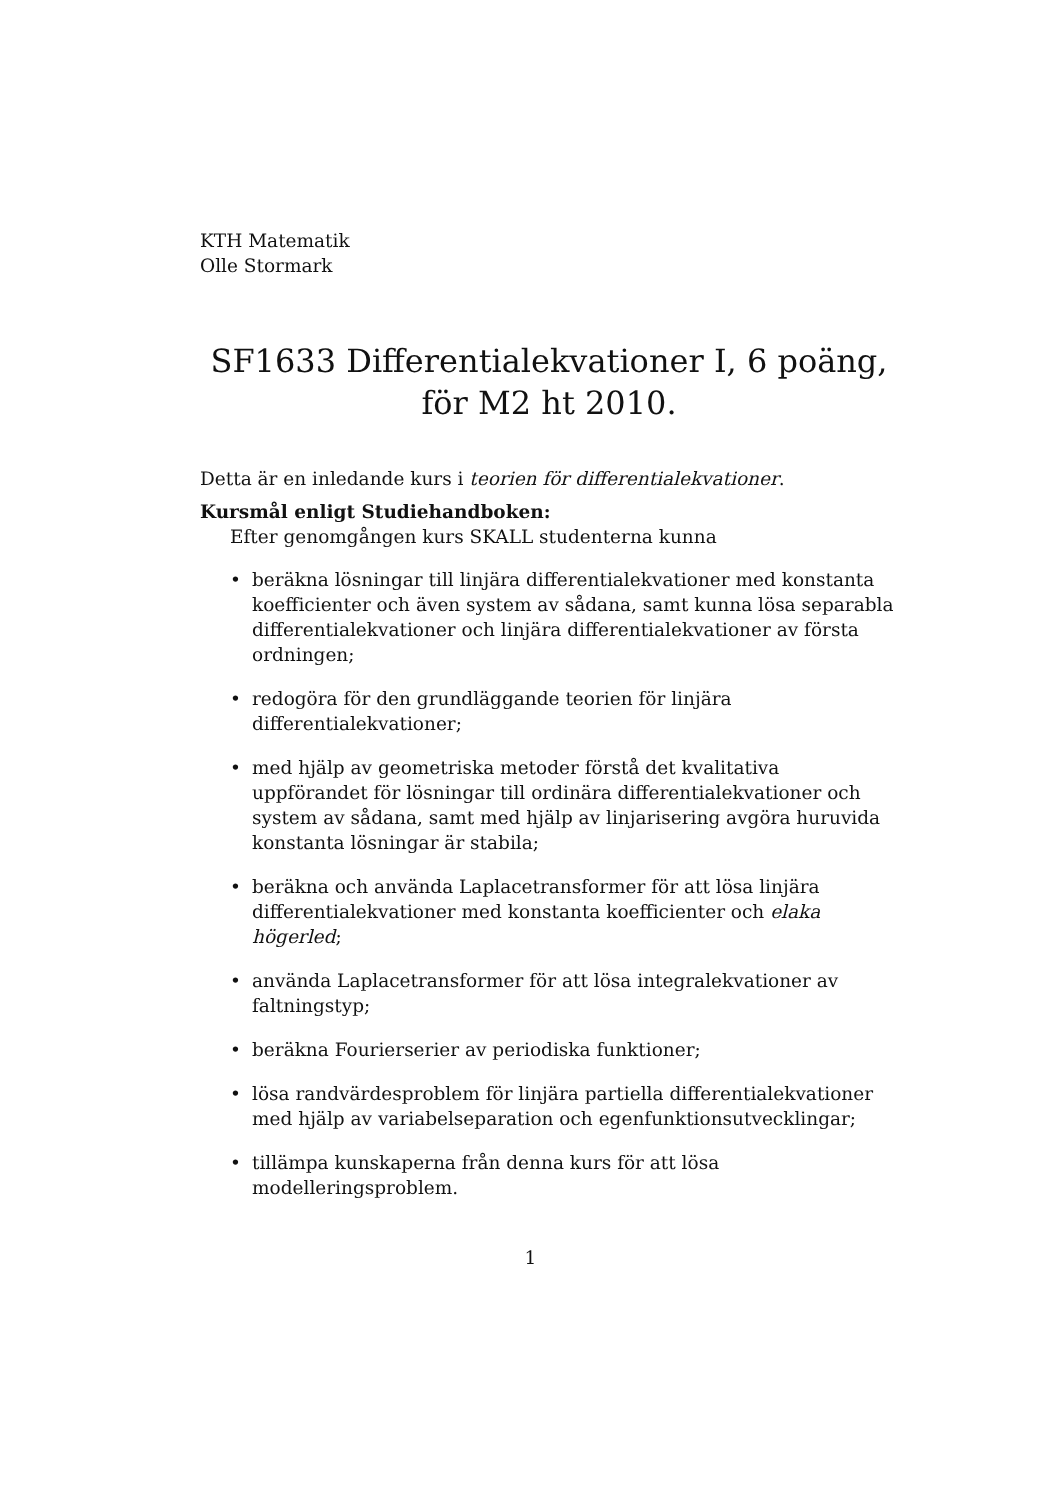KTH Matematik
Olle Stormark
SF1633 Differentialekvationer I, 6 poäng,
för M2 ht 2010.
Detta är en inledande kurs i teorien för differentialekvationer.
Kursmål enligt Studiehandboken:
Efter genomgången kurs SKALL studenterna kunna
• beräkna lösningar till linjära differentialekvationer med konstanta koefficienter och även system av sådana, samt kunna lösa separabla differentialekvationer och linjära differentialekvationer av första ordningen;
• redogöra för den grundläggande teorien för linjära differentialekvationer;
• med hjälp av geometriska metoder förstå det kvalitativa uppförandet för lösningar till ordinära differentialekvationer och system av sådana, samt med hjälp av linjarisering avgöra huruvida konstanta lösningar är stabila;
• beräkna och använda Laplacetransformer för att lösa linjära differentialekvationer med konstanta koefficienter och elaka högerled;
• använda Laplacetransformer för att lösa integralekvationer av faltningstyp;
• beräkna Fourierserier av periodiska funktioner;
• lösa randvärdesproblem för linjära partiella differentialekvationer med hjälp av variabelseparation och egenfunktionsutvecklingar;
• tillämpa kunskaperna från denna kurs för att lösa modelleringsproblem.
1